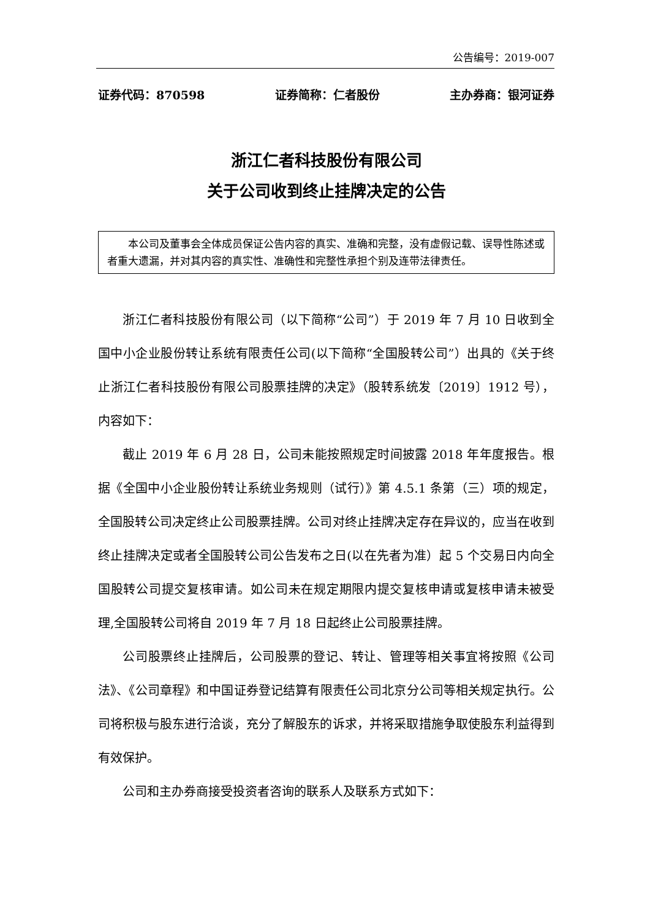公告编号：2019-007
证券代码：870598 证券简称：仁者股份 主办券商：银河证券
浙江仁者科技股份有限公司
关于公司收到终止挂牌决定的公告
本公司及董事会全体成员保证公告内容的真实、准确和完整，没有虚假记载、误导性陈述或者重大遗漏，并对其内容的真实性、准确性和完整性承担个别及连带法律责任。
浙江仁者科技股份有限公司（以下简称“公司”）于 2019 年 7 月 10 日收到全国中小企业股份转让系统有限责任公司(以下简称“全国股转公司”）出具的《关于终止浙江仁者科技股份有限公司股票挂牌的决定》（股转系统发〔2019〕1912 号），内容如下：
截止 2019 年 6 月 28 日，公司未能按照规定时间披露 2018 年年度报告。根据《全国中小企业股份转让系统业务规则（试行）》第 4.5.1 条第（三）项的规定，全国股转公司决定终止公司股票挂牌。公司对终止挂牌决定存在异议的，应当在收到终止挂牌决定或者全国股转公司公告发布之日(以在先者为准）起 5 个交易日内向全国股转公司提交复核审请。如公司未在规定期限内提交复核申请或复核申请未被受理,全国股转公司将自 2019 年 7 月 18 日起终止公司股票挂牌。
公司股票终止挂牌后，公司股票的登记、转让、管理等相关事宜将按照《公司法》、《公司章程》和中国证券登记结算有限责任公司北京分公司等相关规定执行。公司将积极与股东进行洽谈，充分了解股东的诉求，并将采取措施争取使股东利益得到有效保护。
公司和主办券商接受投资者咨询的联系人及联系方式如下：